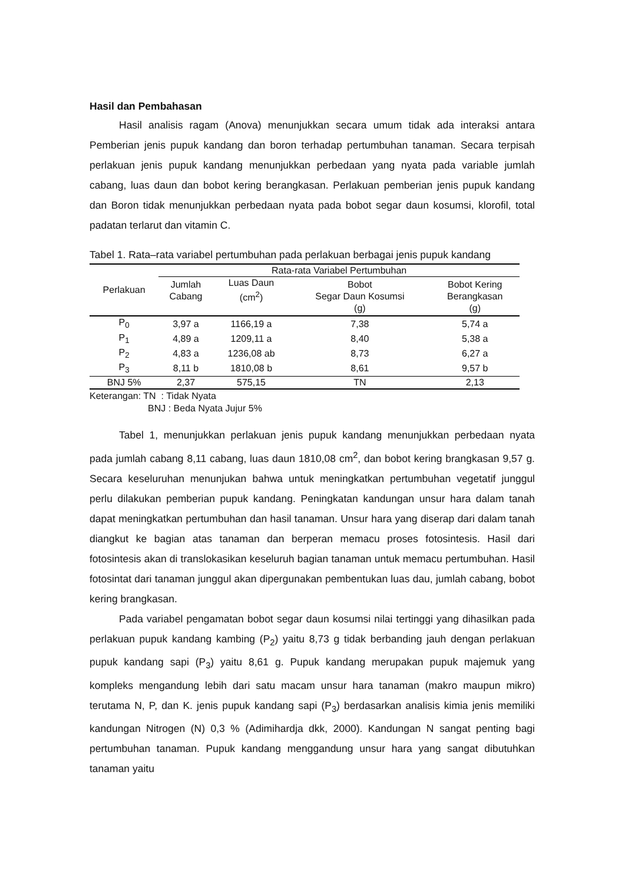Hasil dan Pembahasan
Hasil analisis ragam (Anova) menunjukkan secara umum tidak ada interaksi antara Pemberian jenis pupuk kandang dan boron terhadap pertumbuhan tanaman. Secara terpisah perlakuan jenis pupuk kandang menunjukkan perbedaan yang nyata pada variable jumlah cabang, luas daun dan bobot kering berangkasan. Perlakuan pemberian jenis pupuk kandang dan Boron tidak menunjukkan perbedaan nyata pada bobot segar daun kosumsi, klorofil, total padatan terlarut dan vitamin C.
Tabel 1. Rata–rata variabel pertumbuhan pada perlakuan berbagai jenis pupuk kandang
| Perlakuan | Rata-rata Variabel Pertumbuhan | | | |
| --- | --- | --- | --- | --- |
| | Jumlah Cabang | Luas Daun (cm<sup>2</sup>) | Bobot Segar Daun Kosumsi (g) | Bobot Kering Berangkasan (g) |
| P<sub>0</sub> | 3,97 a | 1166,19 a | 7,38 | 5,74 a |
| P<sub>1</sub> | 4,89 a | 1209,11 a | 8,40 | 5,38 a |
| P<sub>2</sub> | 4,83 a | 1236,08 ab | 8,73 | 6,27 a |
| P<sub>3</sub> | 8,11 b | 1810,08 b | 8,61 | 9,57 b |
| BNJ 5% | 2,37 | 575,15 | TN | 2,13 |
Keterangan: TN : Tidak Nyata
BNJ : Beda Nyata Jujur 5%
Tabel 1, menunjukkan perlakuan jenis pupuk kandang menunjukkan perbedaan nyata pada jumlah cabang 8,11 cabang, luas daun 1810,08 cm<sup>2</sup>, dan bobot kering brangkasan 9,57 g. Secara keseluruhan menunjukan bahwa untuk meningkatkan pertumbuhan vegetatif junggul perlu dilakukan pemberian pupuk kandang. Peningkatan kandungan unsur hara dalam tanah dapat meningkatkan pertumbuhan dan hasil tanaman. Unsur hara yang diserap dari dalam tanah diangkut ke bagian atas tanaman dan berperan memacu proses fotosintesis. Hasil dari fotosintesis akan di translokasikan keseluruh bagian tanaman untuk memacu pertumbuhan. Hasil fotosintat dari tanaman junggul akan dipergunakan pembentukan luas dau, jumlah cabang, bobot kering brangkasan.
Pada variabel pengamatan bobot segar daun kosumsi nilai tertinggi yang dihasilkan pada perlakuan pupuk kandang kambing (P<sub>2</sub>) yaitu 8,73 g tidak berbanding jauh dengan perlakuan pupuk kandang sapi (P<sub>3</sub>) yaitu 8,61 g. Pupuk kandang merupakan pupuk majemuk yang kompleks mengandung lebih dari satu macam unsur hara tanaman (makro maupun mikro) terutama N, P, dan K. jenis pupuk kandang sapi (P<sub>3</sub>) berdasarkan analisis kimia jenis memiliki kandungan Nitrogen (N) 0,3 % (Adimihardja dkk, 2000). Kandungan N sangat penting bagi pertumbuhan tanaman. Pupuk kandang menggandung unsur hara yang sangat dibutuhkan tanaman yaitu